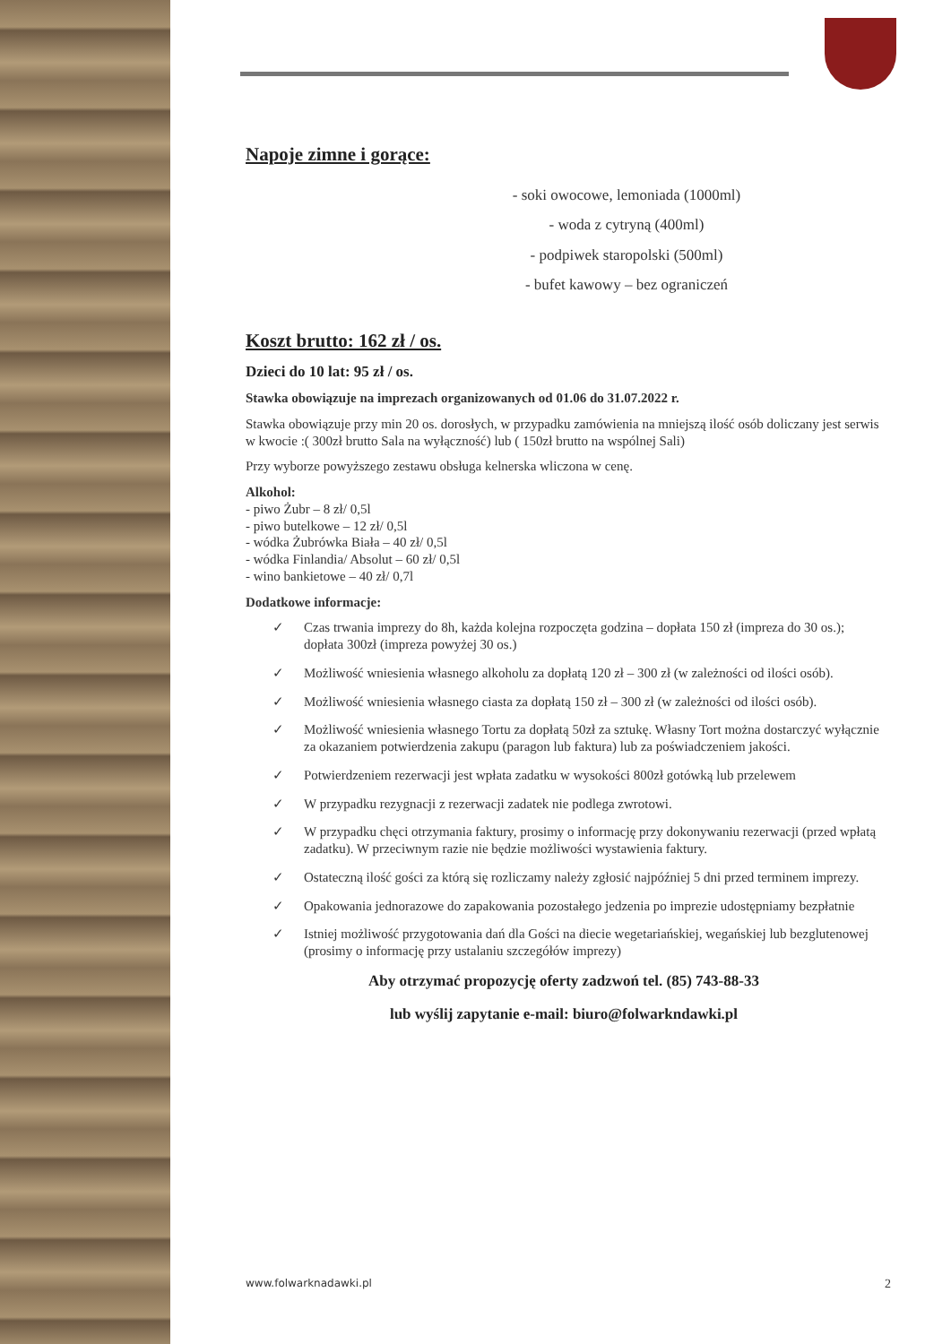Napoje zimne i gorące:
- soki owocowe, lemoniada (1000ml)
- woda z cytryną (400ml)
- podpiwek staropolski (500ml)
- bufet kawowy – bez ograniczeń
Koszt brutto: 162 zł / os.
Dzieci do 10 lat: 95 zł / os.
Stawka obowiązuje na imprezach organizowanych od 01.06 do 31.07.2022 r.
Stawka obowiązuje przy min 20 os. dorosłych, w przypadku zamówienia na mniejszą ilość osób doliczany jest serwis w kwocie :( 300zł brutto Sala na wyłączność) lub ( 150zł brutto na wspólnej Sali)
Przy wyborze powyższego zestawu obsługa kelnerska wliczona w cenę.
Alkohol:
- piwo Żubr – 8 zł/ 0,5l
- piwo butelkowe – 12 zł/ 0,5l
- wódka Żubrówka Biała – 40 zł/ 0,5l
- wódka Finlandia/ Absolut – 60 zł/ 0,5l
- wino bankietowe – 40 zł/ 0,7l
Dodatkowe informacje:
✓ Czas trwania imprezy do 8h, każda kolejna rozpoczęta godzina – dopłata 150 zł (impreza do 30 os.); dopłata 300zł (impreza powyżej 30 os.)
✓ Możliwość wniesienia własnego alkoholu za dopłatą 120 zł – 300 zł (w zależności od ilości osób).
✓ Możliwość wniesienia własnego ciasta za dopłatą 150 zł – 300 zł (w zależności od ilości osób).
✓ Możliwość wniesienia własnego Tortu za dopłatą 50zł za sztukę. Własny Tort można dostarczyć wyłącznie za okazaniem potwierdzenia zakupu (paragon lub faktura) lub za poświadczeniem jakości.
✓ Potwierdzeniem rezerwacji jest wpłata zadatku w wysokości 800zł gotówką lub przelewem
✓ W przypadku rezygnacji z rezerwacji zadatek nie podlega zwrotowi.
✓ W przypadku chęci otrzymania faktury, prosimy o informację przy dokonywaniu rezerwacji (przed wpłatą zadatku). W przeciwnym razie nie będzie możliwości wystawienia faktury.
✓ Ostateczną ilość gości za którą się rozliczamy należy zgłosić najpóźniej 5 dni przed terminem imprezy.
✓ Opakowania jednorazowe do zapakowania pozostałego jedzenia po imprezie udostępniamy bezpłatnie
✓ Istniej możliwość przygotowania dań dla Gości na diecie wegetariańskiej, wegańskiej lub bezglutenowej (prosimy o informację przy ustalaniu szczegółów imprezy)
Aby otrzymać propozycję oferty zadzwoń tel. (85) 743-88-33
lub wyślij zapytanie e-mail: biuro@folwarkndawki.pl
www.folwarknadawki.pl 2